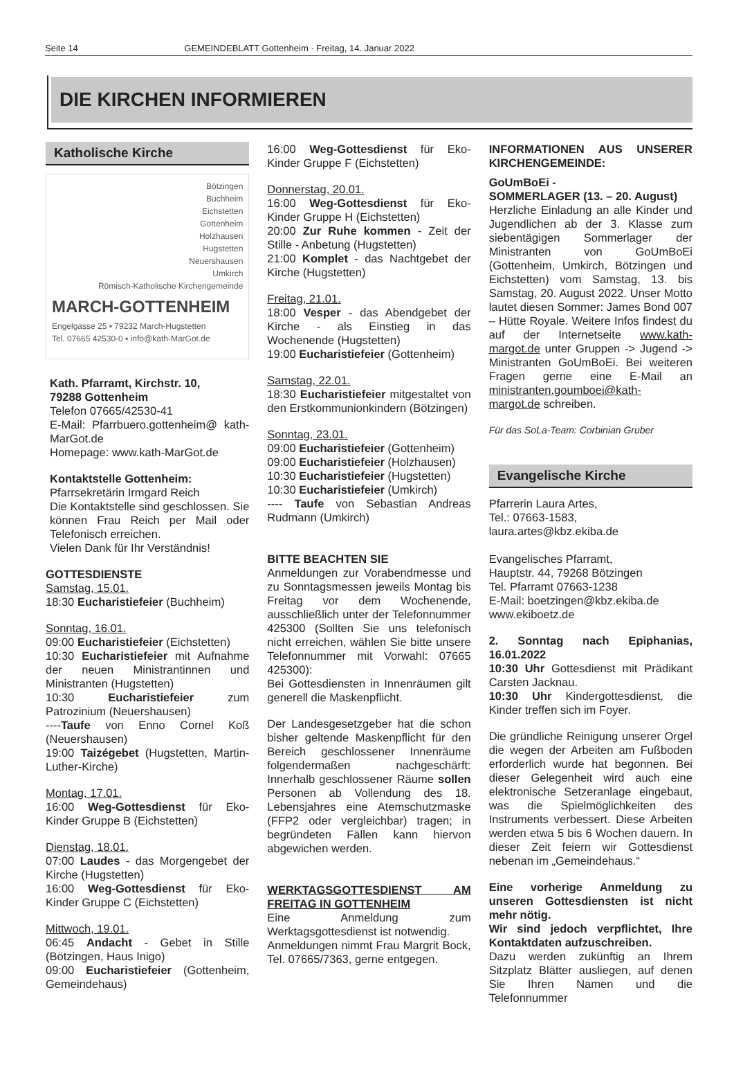Seite 14 GEMEINDEBLATT Gottenheim · Freitag, 14. Januar 2022
DIE KIRCHEN INFORMIEREN
Katholische Kirche
Bötzingen
Buchheim
Eichstetten
Gottenheim
Holzhausen
Hugstetten
Neuershausen
Umkirch
Römisch-Katholische Kirchengemeinde
MARCH-GOTTENHEIM
Engelgasse 25 ▪ 79232 March-Hugstetten
Tel. 07665 42530-0 ▪ info@kath-MarGot.de
Kath. Pfarramt, Kirchstr. 10,
79288 Gottenheim
Telefon 07665/42530-41
E-Mail: Pfarrbuero.gottenheim@ kath-MarGot.de
Homepage: www.kath-MarGot.de
Kontaktstelle Gottenheim:
Pfarrsekretärin Irmgard Reich
Die Kontaktstelle sind geschlossen. Sie können Frau Reich per Mail oder Telefonisch erreichen.
Vielen Dank für Ihr Verständnis!
GOTTESDIENSTE
Samstag, 15.01.
18:30 Eucharistiefeier (Buchheim)
Sonntag, 16.01.
09:00 Eucharistiefeier (Eichstetten)
10:30 Eucharistiefeier mit Aufnahme der neuen Ministrantinnen und Ministranten (Hugstetten)
10:30 Eucharistiefeier zum Patrozinium (Neuershausen)
----Taufe von Enno Cornel Koß (Neuershausen)
19:00 Taizégebet (Hugstetten, Martin-Luther-Kirche)
Montag, 17.01.
16:00 Weg-Gottesdienst für Eko-Kinder Gruppe B (Eichstetten)
Dienstag, 18.01.
07:00 Laudes - das Morgengebet der Kirche (Hugstetten)
16:00 Weg-Gottesdienst für Eko-Kinder Gruppe C (Eichstetten)
Mittwoch, 19.01.
06:45 Andacht - Gebet in Stille (Bötzingen, Haus Inigo)
09:00 Eucharistiefeier (Gottenheim, Gemeindehaus)
16:00 Weg-Gottesdienst für Eko-Kinder Gruppe F (Eichstetten)
Donnerstag, 20.01.
16:00 Weg-Gottesdienst für Eko-Kinder Gruppe H (Eichstetten)
20:00 Zur Ruhe kommen - Zeit der Stille - Anbetung (Hugstetten)
21:00 Komplet - das Nachtgebet der Kirche (Hugstetten)
Freitag, 21.01.
18:00 Vesper - das Abendgebet der Kirche - als Einstieg in das Wochenende (Hugstetten)
19:00 Eucharistiefeier (Gottenheim)
Samstag, 22.01.
18:30 Eucharistiefeier mitgestaltet von den Erstkommunionkindern (Bötzingen)
Sonntag, 23.01.
09:00 Eucharistiefeier (Gottenheim)
09:00 Eucharistiefeier (Holzhausen)
10:30 Eucharistiefeier (Hugstetten)
10:30 Eucharistiefeier (Umkirch)
---- Taufe von Sebastian Andreas Rudmann (Umkirch)
BITTE BEACHTEN SIE
Anmeldungen zur Vorabendmesse und zu Sonntagsmessen jeweils Montag bis Freitag vor dem Wochenende, ausschließlich unter der Telefonnummer 425300 (Sollten Sie uns telefonisch nicht erreichen, wählen Sie bitte unsere Telefonnummer mit Vorwahl: 07665 425300):
Bei Gottesdiensten in Innenräumen gilt generell die Maskenpflicht.
Der Landesgesetzgeber hat die schon bisher geltende Maskenpflicht für den Bereich geschlossener Innenräume folgendermaßen nachgeschärft: Innerhalb geschlossener Räume sollen Personen ab Vollendung des 18. Lebensjahres eine Atemschutzmaske (FFP2 oder vergleichbar) tragen; in begründeten Fällen kann hiervon abgewichen werden.
WERKTAGSGOTTESDIENST AM FREITAG IN GOTTENHEIM
Eine Anmeldung zum Werktagsgottesdienst ist notwendig.
Anmeldungen nimmt Frau Margrit Bock, Tel. 07665/7363, gerne entgegen.
INFORMATIONEN AUS UNSERER KIRCHENGEMEINDE:
GoUmBoEi -
SOMMERLAGER (13. – 20. August)
Herzliche Einladung an alle Kinder und Jugendlichen ab der 3. Klasse zum siebentägigen Sommerlager der Ministranten von GoUmBoEi (Gottenheim, Umkirch, Bötzingen und Eichstetten) vom Samstag, 13. bis Samstag, 20. August 2022. Unser Motto lautet diesen Sommer: James Bond 007 – Hütte Royale. Weitere Infos findest du auf der Internetseite www.kath-margot.de unter Gruppen -> Jugend -> Ministranten GoUmBoEi. Bei weiteren Fragen gerne eine E-Mail an ministranten.goumboei@kath-margot.de schreiben.
Für das SoLa-Team: Corbinian Gruber
Evangelische Kirche
Pfarrerin Laura Artes,
Tel.: 07663-1583,
laura.artes@kbz.ekiba.de
Evangelisches Pfarramt,
Hauptstr. 44, 79268 Bötzingen
Tel. Pfarramt 07663-1238
E-Mail: boetzingen@kbz.ekiba.de
www.ekiboetz.de
2. Sonntag nach Epiphanias, 16.01.2022
10:30 Uhr Gottesdienst mit Prädikant Carsten Jacknau.
10:30 Uhr Kindergottesdienst, die Kinder treffen sich im Foyer.
Die gründliche Reinigung unserer Orgel die wegen der Arbeiten am Fußboden erforderlich wurde hat begonnen. Bei dieser Gelegenheit wird auch eine elektronische Setzeranlage eingebaut, was die Spielmöglichkeiten des Instruments verbessert. Diese Arbeiten werden etwa 5 bis 6 Wochen dauern. In dieser Zeit feiern wir Gottesdienst nebenan im „Gemeindehaus.“
Eine vorherige Anmeldung zu unseren Gottesdiensten ist nicht mehr nötig.
Wir sind jedoch verpflichtet, Ihre Kontaktdaten aufzuschreiben.
Dazu werden zukünftig an Ihrem Sitzplatz Blätter ausliegen, auf denen Sie Ihren Namen und die Telefonnummer